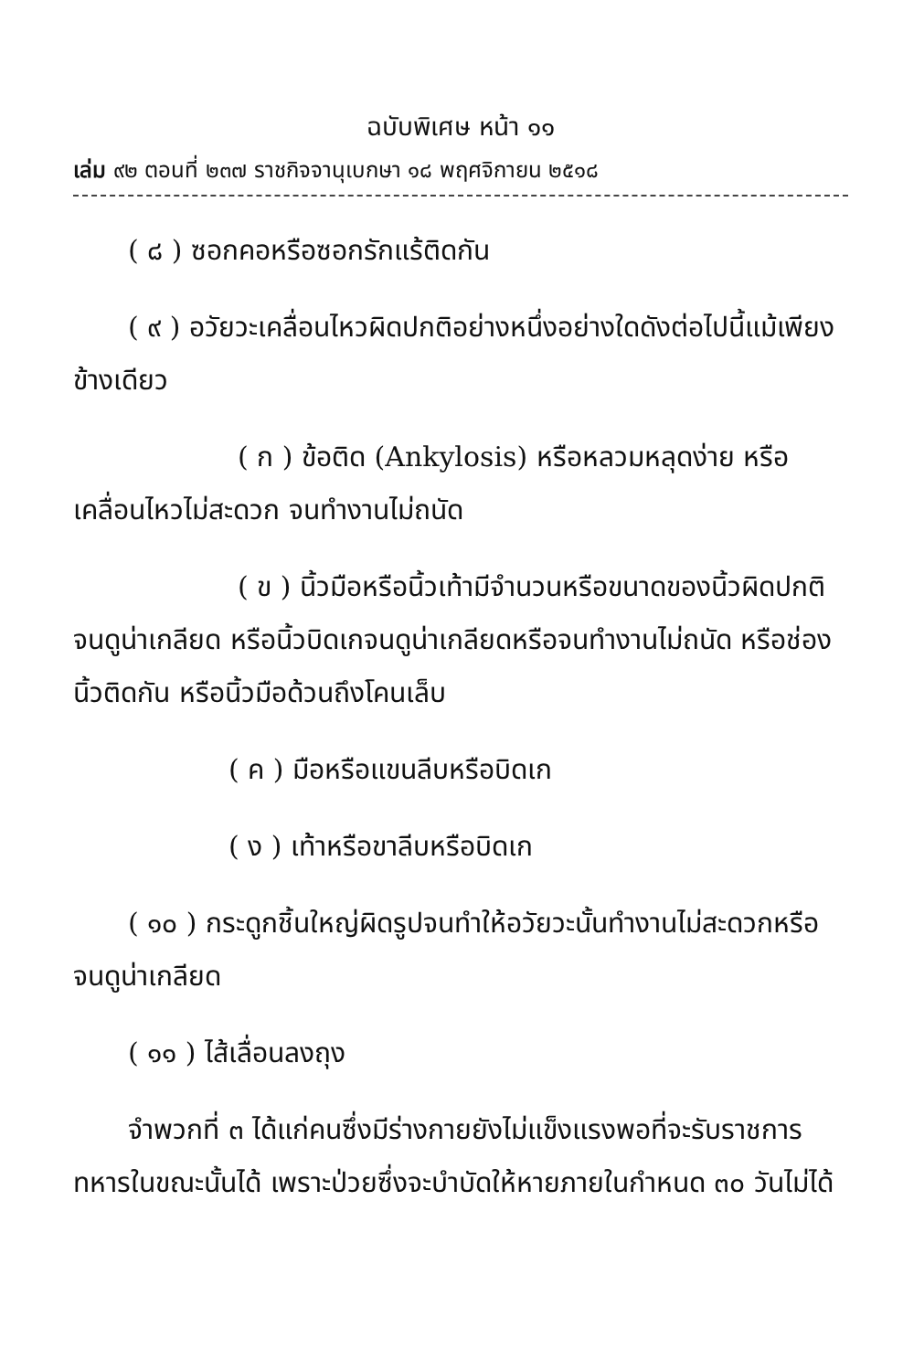ฉบับพิเศษ หน้า ๑๑
เล่ม ๙๒ ตอนที่ ๒๓๗ ราชกิจจานุเบกษา ๑๘ พฤศจิกายน ๒๕๑๘
( ๘ ) ซอกคอหรือซอกรักแร้ติดกัน
( ๙ ) อวัยวะเคลื่อนไหวผิดปกติอย่างหนึ่งอย่างใดดังต่อไปนี้แม้เพียงข้างเดียว
( ก ) ข้อติด (Ankylosis) หรือหลวมหลุดง่าย หรือเคลื่อนไหวไม่สะดวก จนทำงานไม่ถนัด
( ข ) นิ้วมือหรือนิ้วเท้ามีจำนวนหรือขนาดของนิ้วผิดปกติจนดูน่าเกลียด หรือนิ้วบิดเกจนดูน่าเกลียดหรือจนทำงานไม่ถนัด หรือช่องนิ้วติดกัน หรือนิ้วมือด้วนถึงโคนเล็บ
( ค ) มือหรือแขนลีบหรือบิดเก
( ง ) เท้าหรือขาลีบหรือบิดเก
( ๑๐ ) กระดูกชิ้นใหญ่ผิดรูปจนทำให้อวัยวะนั้นทำงานไม่สะดวกหรือจนดูน่าเกลียด
( ๑๑ ) ไส้เลื่อนลงถุง
จำพวกที่ ๓ ได้แก่คนซึ่งมีร่างกายยังไม่แข็งแรงพอที่จะรับราชการทหารในขณะนั้นได้ เพราะป่วยซึ่งจะบำบัดให้หายภายในกำหนด ๓๐ วันไม่ได้